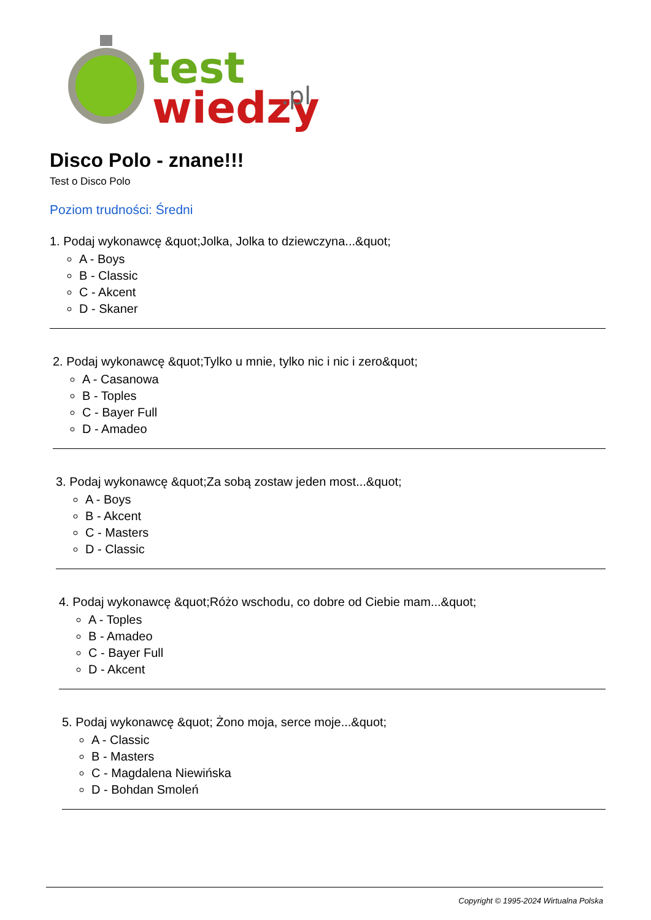test
wiedzy
.pl
Disco Polo - znane!!!
Test o Disco Polo
Poziom trudności: Średni
1. Podaj wykonawcę &quot;Jolka, Jolka to dziewczyna...&quot;
A - Boys
B - Classic
C - Akcent
D - Skaner
2. Podaj wykonawcę &quot;Tylko u mnie, tylko nic i nic i zero&quot;
A - Casanowa
B - Toples
C - Bayer Full
D - Amadeo
3. Podaj wykonawcę &quot;Za sobą zostaw jeden most...&quot;
A - Boys
B - Akcent
C - Masters
D - Classic
4. Podaj wykonawcę &quot;Różo wschodu, co dobre od Ciebie mam...&quot;
A - Toples
B - Amadeo
C - Bayer Full
D - Akcent
5. Podaj wykonawcę &quot; Żono moja, serce moje...&quot;
A - Classic
B - Masters
C - Magdalena Niewińska
D - Bohdan Smoleń
Copyright © 1995-2024 Wirtualna Polska